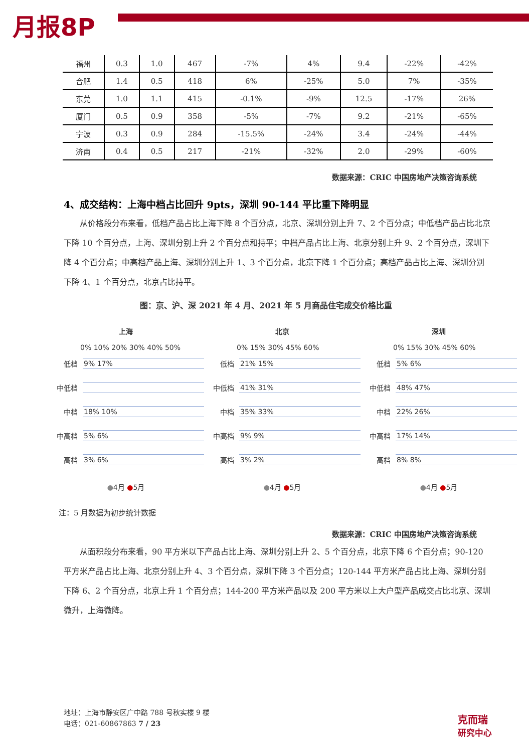月报8P
| 福州 | 0.3 | 1.0 | 467 | -7% | 4% | 9.4 | -22% | -42% |
| 合肥 | 1.4 | 0.5 | 418 | 6% | -25% | 5.0 | 7% | -35% |
| 东莞 | 1.0 | 1.1 | 415 | -0.1% | -9% | 12.5 | -17% | 26% |
| 厦门 | 0.5 | 0.9 | 358 | -5% | -7% | 9.2 | -21% | -65% |
| 宁波 | 0.3 | 0.9 | 284 | -15.5% | -24% | 3.4 | -24% | -44% |
| 济南 | 0.4 | 0.5 | 217 | -21% | -32% | 2.0 | -29% | -60% |
数据来源：CRIC 中国房地产决策咨询系统
4、成交结构：上海中档占比回升 9pts，深圳 90-144 平比重下降明显
从价格段分布来看，低档产品占比上海下降 8 个百分点，北京、深圳分别上升 7、2 个百分点；中低档产品占比北京下降 10 个百分点，上海、深圳分别上升 2 个百分点和持平；中档产品占比上海、北京分别上升 9、2 个百分点，深圳下降 4 个百分点；中高档产品上海、深圳分别上升 1、3 个百分点，北京下降 1 个百分点；高档产品占比上海、深圳分别下降 4、1 个百分点，北京占比持平。
图：京、沪、深 2021 年 4 月、2021 年 5 月商品住宅成交价格比重
上海
0% 10% 20% 30% 40% 50%
低档 9% 17%
中低档
中档 18% 10%
中高档 5% 6%
高档 3% 6%
●4月 ●5月
北京
0% 15% 30% 45% 60%
低档 21% 15%
中低档 41% 31%
中档 35% 33%
中高档 9% 9%
高档 3% 2%
●4月 ●5月
深圳
0% 15% 30% 45% 60%
低档 5% 6%
中低档 48% 47%
中档 22% 26%
中高档 17% 14%
高档 8% 8%
●4月 ●5月
注：5 月数据为初步统计数据
数据来源：CRIC 中国房地产决策咨询系统
从面积段分布来看，90 平方米以下产品占比上海、深圳分别上升 2、5 个百分点，北京下降 6 个百分点；90-120 平方米产品占比上海、北京分别上升 4、3 个百分点，深圳下降 3 个百分点；120-144 平方米产品占比上海、深圳分别下降 6、2 个百分点，北京上升 1 个百分点；144-200 平方米产品以及 200 平方米以上大户型产品成交占比北京、深圳微升，上海微降。
地址：上海市静安区广中路 788 号秋实楼 9 楼
电话：021-60867863 7 / 23
克而瑞
研究中心